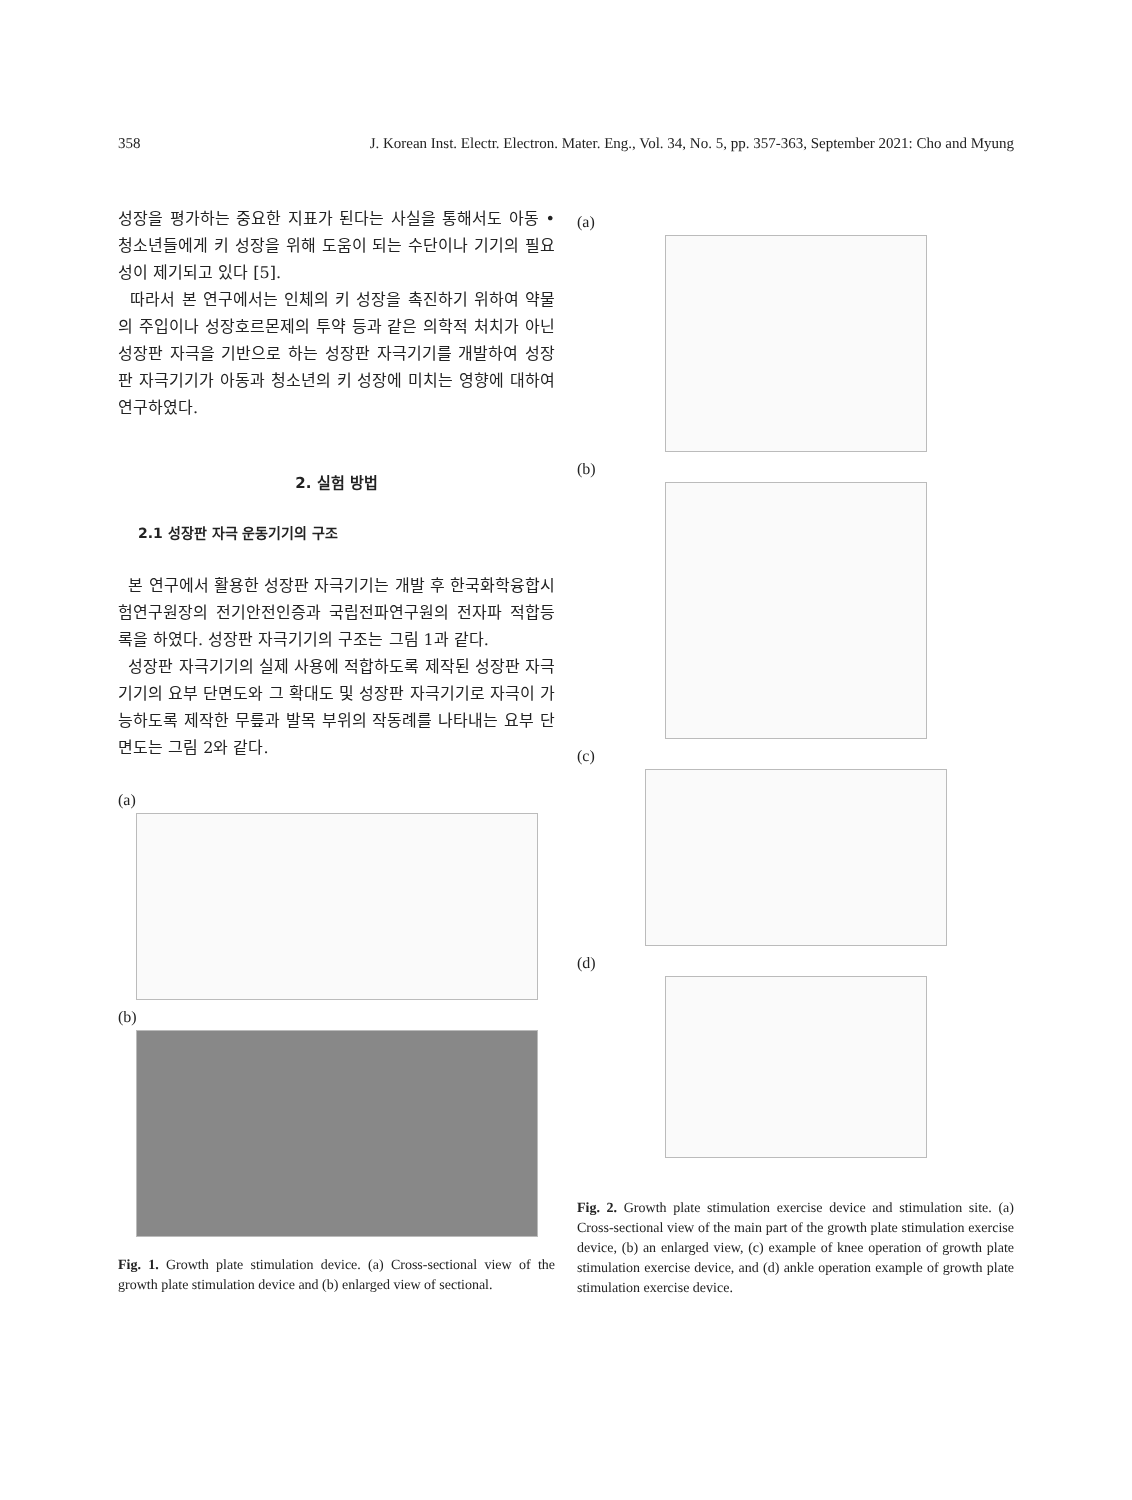358 J. Korean Inst. Electr. Electron. Mater. Eng., Vol. 34, No. 5, pp. 357-363, September 2021: Cho and Myung
성장을 평가하는 중요한 지표가 된다는 사실을 통해서도 아동 • 청소년들에게 키 성장을 위해 도움이 되는 수단이나 기기의 필요성이 제기되고 있다 [5].
따라서 본 연구에서는 인체의 키 성장을 촉진하기 위하여 약물의 주입이나 성장호르몬제의 투약 등과 같은 의학적 처치가 아닌 성장판 자극을 기반으로 하는 성장판 자극기기를 개발하여 성장판 자극기기가 아동과 청소년의 키 성장에 미치는 영향에 대하여 연구하였다.
2. 실험 방법
2.1 성장판 자극 운동기기의 구조
본 연구에서 활용한 성장판 자극기기는 개발 후 한국화학융합시험연구원장의 전기안전인증과 국립전파연구원의 전자파 적합등록을 하였다. 성장판 자극기기의 구조는 그림 1과 같다.
성장판 자극기기의 실제 사용에 적합하도록 제작된 성장판 자극기기의 요부 단면도와 그 확대도 및 성장판 자극기기로 자극이 가능하도록 제작한 무릎과 발목 부위의 작동례를 나타내는 요부 단면도는 그림 2와 같다.
(a)
(b)
Fig. 1. Growth plate stimulation device. (a) Cross-sectional view of the growth plate stimulation device and (b) enlarged view of sectional.
(a)
(b)
(c)
(d)
Fig. 2. Growth plate stimulation exercise device and stimulation site. (a) Cross-sectional view of the main part of the growth plate stimulation exercise device, (b) an enlarged view, (c) example of knee operation of growth plate stimulation exercise device, and (d) ankle operation example of growth plate stimulation exercise device.